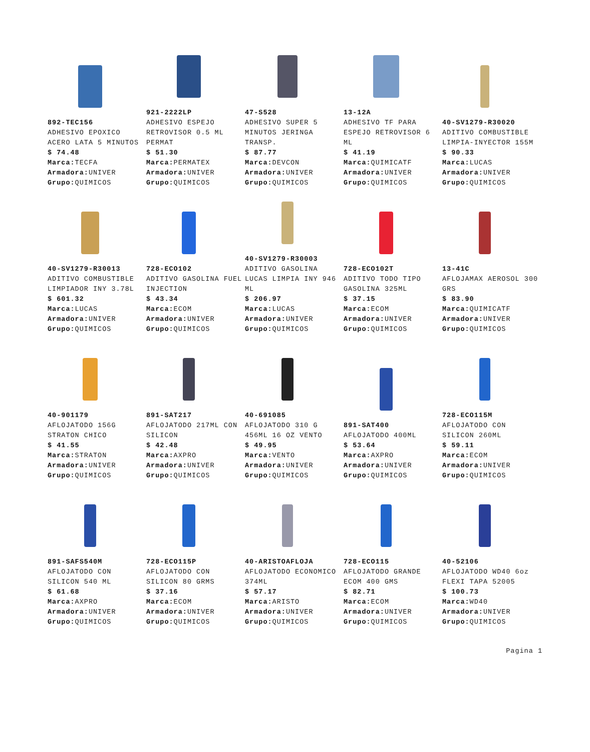892-TEC156
ADHESIVO EPOXICO ACERO LATA 5 MINUTOS
$ 74.48
Marca: TECFA
Armadora: UNIVER
Grupo: QUIMICOS
921-2222LP
ADHESIVO ESPEJO RETROVISOR 0.5 ML PERMAT
$ 51.30
Marca: PERMATEX
Armadora: UNIVER
Grupo: QUIMICOS
47-S528
ADHESIVO SUPER 5 MINUTOS JERINGA TRANSP.
$ 87.77
Marca: DEVCON
Armadora: UNIVER
Grupo: QUIMICOS
13-12A
ADHESIVO TF PARA ESPEJO RETROVISOR 6 ML
$ 41.19
Marca: QUIMICATF
Armadora: UNIVER
Grupo: QUIMICOS
40-SV1279-R30020
ADITIVO COMBUSTIBLE LIMPIA-INYECTOR 155M
$ 90.33
Marca: LUCAS
Armadora: UNIVER
Grupo: QUIMICOS
40-SV1279-R30013
ADITIVO COMBUSTIBLE LIMPIADOR INY 3.78L
$ 601.32
Marca: LUCAS
Armadora: UNIVER
Grupo: QUIMICOS
728-ECO102
ADITIVO GASOLINA FUEL INJECTION
$ 43.34
Marca: ECOM
Armadora: UNIVER
Grupo: QUIMICOS
40-SV1279-R30003
ADITIVO GASOLINA LUCAS LIMPIA INY 946 ML
$ 206.97
Marca: LUCAS
Armadora: UNIVER
Grupo: QUIMICOS
728-ECO102T
ADITIVO TODO TIPO GASOLINA 325ML
$ 37.15
Marca: ECOM
Armadora: UNIVER
Grupo: QUIMICOS
13-41C
AFLOJAMAX AEROSOL 300 GRS
$ 83.90
Marca: QUIMICATF
Armadora: UNIVER
Grupo: QUIMICOS
40-901179
AFLOJATODO 156G STRATON CHICO
$ 41.55
Marca: STRATON
Armadora: UNIVER
Grupo: QUIMICOS
891-SAT217
AFLOJATODO 217ML CON SILICON
$ 42.48
Marca: AXPRO
Armadora: UNIVER
Grupo: QUIMICOS
40-691085
AFLOJATODO 310 G 456ML 16 OZ VENTO
$ 49.95
Marca: VENTO
Armadora: UNIVER
Grupo: QUIMICOS
891-SAT400
AFLOJATODO 400ML
$ 53.64
Marca: AXPRO
Armadora: UNIVER
Grupo: QUIMICOS
728-ECO115M
AFLOJATODO CON SILICON 260ML
$ 59.11
Marca: ECOM
Armadora: UNIVER
Grupo: QUIMICOS
891-SAFS540M
AFLOJATODO CON SILICON 540 ML
$ 61.68
Marca: AXPRO
Armadora: UNIVER
Grupo: QUIMICOS
728-ECO115P
AFLOJATODO CON SILICON 80 GRMS
$ 37.16
Marca: ECOM
Armadora: UNIVER
Grupo: QUIMICOS
40-ARISTOAFLOJA
AFLOJATODO ECONOMICO 374ML
$ 57.17
Marca: ARISTO
Armadora: UNIVER
Grupo: QUIMICOS
728-ECO115
AFLOJATODO GRANDE ECOM 400 GMS
$ 82.71
Marca: ECOM
Armadora: UNIVER
Grupo: QUIMICOS
40-52106
AFLOJATODO WD40 6oz FLEXI TAPA 52005
$ 100.73
Marca: WD40
Armadora: UNIVER
Grupo: QUIMICOS
Pagina 1